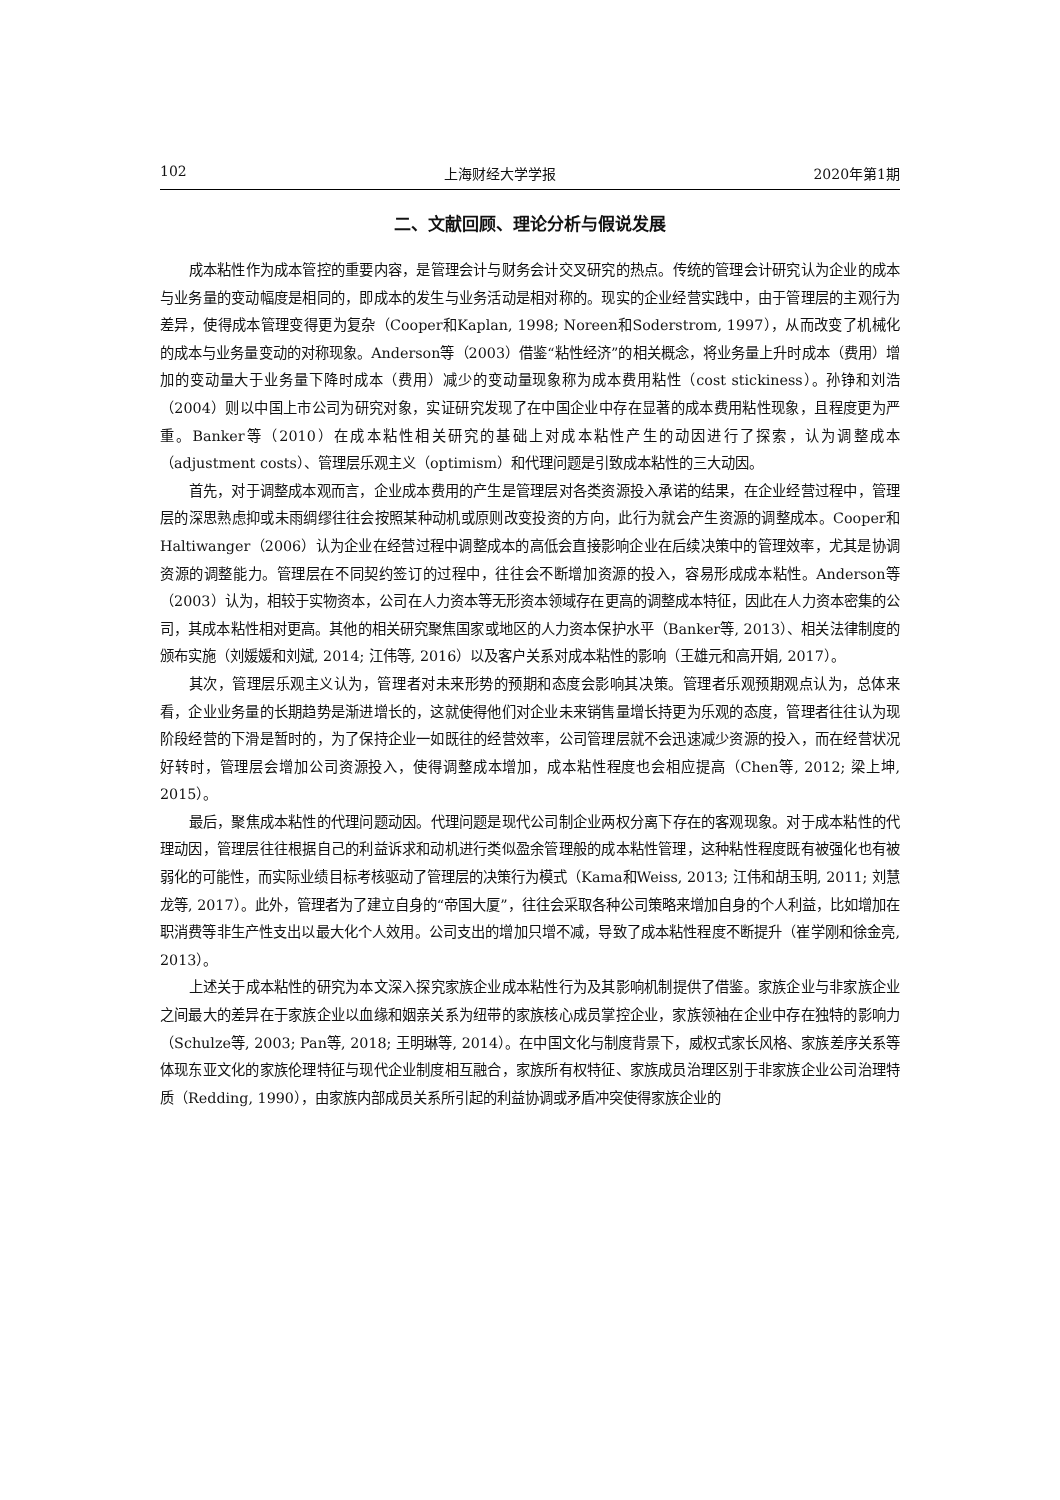102 上海财经大学学报 2020年第1期
二、文献回顾、理论分析与假说发展
成本粘性作为成本管控的重要内容，是管理会计与财务会计交叉研究的热点。传统的管理会计研究认为企业的成本与业务量的变动幅度是相同的，即成本的发生与业务活动是相对称的。现实的企业经营实践中，由于管理层的主观行为差异，使得成本管理变得更为复杂（Cooper和Kaplan, 1998; Noreen和Soderstrom, 1997），从而改变了机械化的成本与业务量变动的对称现象。Anderson等（2003）借鉴“粘性经济”的相关概念，将业务量上升时成本（费用）增加的变动量大于业务量下降时成本（费用）减少的变动量现象称为成本费用粘性（cost stickiness）。孙铮和刘浩（2004）则以中国上市公司为研究对象，实证研究发现了在中国企业中存在显著的成本费用粘性现象，且程度更为严重。Banker等（2010）在成本粘性相关研究的基础上对成本粘性产生的动因进行了探索，认为调整成本（adjustment costs）、管理层乐观主义（optimism）和代理问题是引致成本粘性的三大动因。
首先，对于调整成本观而言，企业成本费用的产生是管理层对各类资源投入承诺的结果，在企业经营过程中，管理层的深思熟虑抑或未雨绸缪往往会按照某种动机或原则改变投资的方向，此行为就会产生资源的调整成本。Cooper和Haltiwanger（2006）认为企业在经营过程中调整成本的高低会直接影响企业在后续决策中的管理效率，尤其是协调资源的调整能力。管理层在不同契约签订的过程中，往往会不断增加资源的投入，容易形成成本粘性。Anderson等（2003）认为，相较于实物资本，公司在人力资本等无形资本领域存在更高的调整成本特征，因此在人力资本密集的公司，其成本粘性相对更高。其他的相关研究聚焦国家或地区的人力资本保护水平（Banker等, 2013）、相关法律制度的颁布实施（刘媛媛和刘斌, 2014; 江伟等, 2016）以及客户关系对成本粘性的影响（王雄元和高开娟, 2017）。
其次，管理层乐观主义认为，管理者对未来形势的预期和态度会影响其决策。管理者乐观预期观点认为，总体来看，企业业务量的长期趋势是渐进增长的，这就使得他们对企业未来销售量增长持更为乐观的态度，管理者往往认为现阶段经营的下滑是暂时的，为了保持企业一如既往的经营效率，公司管理层就不会迅速减少资源的投入，而在经营状况好转时，管理层会增加公司资源投入，使得调整成本增加，成本粘性程度也会相应提高（Chen等, 2012; 梁上坤, 2015）。
最后，聚焦成本粘性的代理问题动因。代理问题是现代公司制企业两权分离下存在的客观现象。对于成本粘性的代理动因，管理层往往根据自己的利益诉求和动机进行类似盈余管理般的成本粘性管理，这种粘性程度既有被强化也有被弱化的可能性，而实际业绩目标考核驱动了管理层的决策行为模式（Kama和Weiss, 2013; 江伟和胡玉明, 2011; 刘慧龙等, 2017）。此外，管理者为了建立自身的“帝国大厦”，往往会采取各种公司策略来增加自身的个人利益，比如增加在职消费等非生产性支出以最大化个人效用。公司支出的增加只增不减，导致了成本粘性程度不断提升（崔学刚和徐金亮, 2013）。
上述关于成本粘性的研究为本文深入探究家族企业成本粘性行为及其影响机制提供了借鉴。家族企业与非家族企业之间最大的差异在于家族企业以血缘和姻亲关系为纽带的家族核心成员掌控企业，家族领袖在企业中存在独特的影响力（Schulze等, 2003; Pan等, 2018; 王明琳等, 2014）。在中国文化与制度背景下，威权式家长风格、家族差序关系等体现东亚文化的家族伦理特征与现代企业制度相互融合，家族所有权特征、家族成员治理区别于非家族企业公司治理特质（Redding, 1990），由家族内部成员关系所引起的利益协调或矛盾冲突使得家族企业的